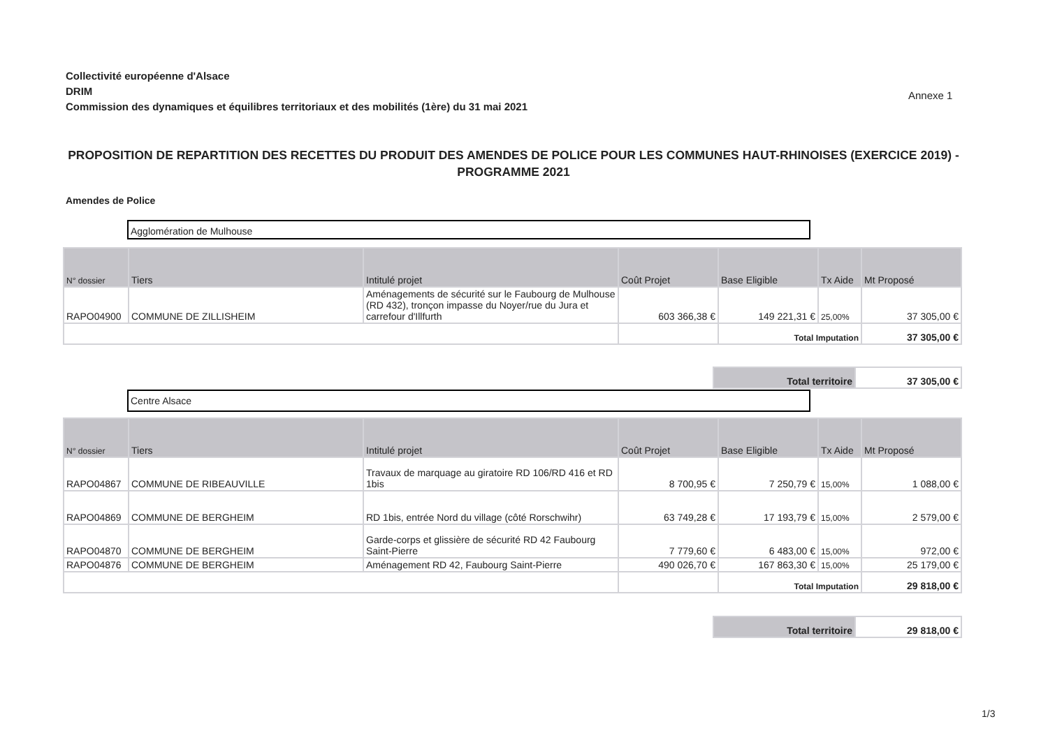Collectivité européenne d'Alsace
DRIM
Commission des dynamiques et équilibres territoriaux et des mobilités (1ère) du 31 mai 2021
Annexe 1
PROPOSITION DE REPARTITION DES RECETTES DU PRODUIT DES AMENDES DE POLICE POUR LES COMMUNES HAUT-RHINOISES (EXERCICE 2019) - PROGRAMME 2021
Amendes de Police
Agglomération de Mulhouse
| N° dossier | Tiers | Intitulé projet | Coût Projet | Base Eligible | Tx Aide | Mt Proposé |
| --- | --- | --- | --- | --- | --- | --- |
| RAPO04900 | COMMUNE DE ZILLISHEIM | Aménagements de sécurité sur le Faubourg de Mulhouse (RD 432), tronçon impasse du Noyer/rue du Jura et carrefour d'Illfurth | 603 366,38 € | 149 221,31 € | 25,00% | 37 305,00 € |
| | | | | Total Imputation | | 37 305,00 € |
| Total territoire | 37 305,00 € |
Centre Alsace
| N° dossier | Tiers | Intitulé projet | Coût Projet | Base Eligible | Tx Aide | Mt Proposé |
| --- | --- | --- | --- | --- | --- | --- |
| RAPO04867 | COMMUNE DE RIBEAUVILLE | Travaux de marquage au giratoire RD 106/RD 416 et RD 1bis | 8 700,95 € | 7 250,79 € | 15,00% | 1 088,00 € |
| RAPO04869 | COMMUNE DE BERGHEIM | RD 1bis, entrée Nord du village (côté Rorschwihr) | 63 749,28 € | 17 193,79 € | 15,00% | 2 579,00 € |
| RAPO04870 | COMMUNE DE BERGHEIM | Garde-corps et glissière de sécurité RD 42 Faubourg Saint-Pierre | 7 779,60 € | 6 483,00 € | 15,00% | 972,00 € |
| RAPO04876 | COMMUNE DE BERGHEIM | Aménagement RD 42, Faubourg Saint-Pierre | 490 026,70 € | 167 863,30 € | 15,00% | 25 179,00 € |
| | | | | Total Imputation | | 29 818,00 € |
| Total territoire | 29 818,00 € |
1/3